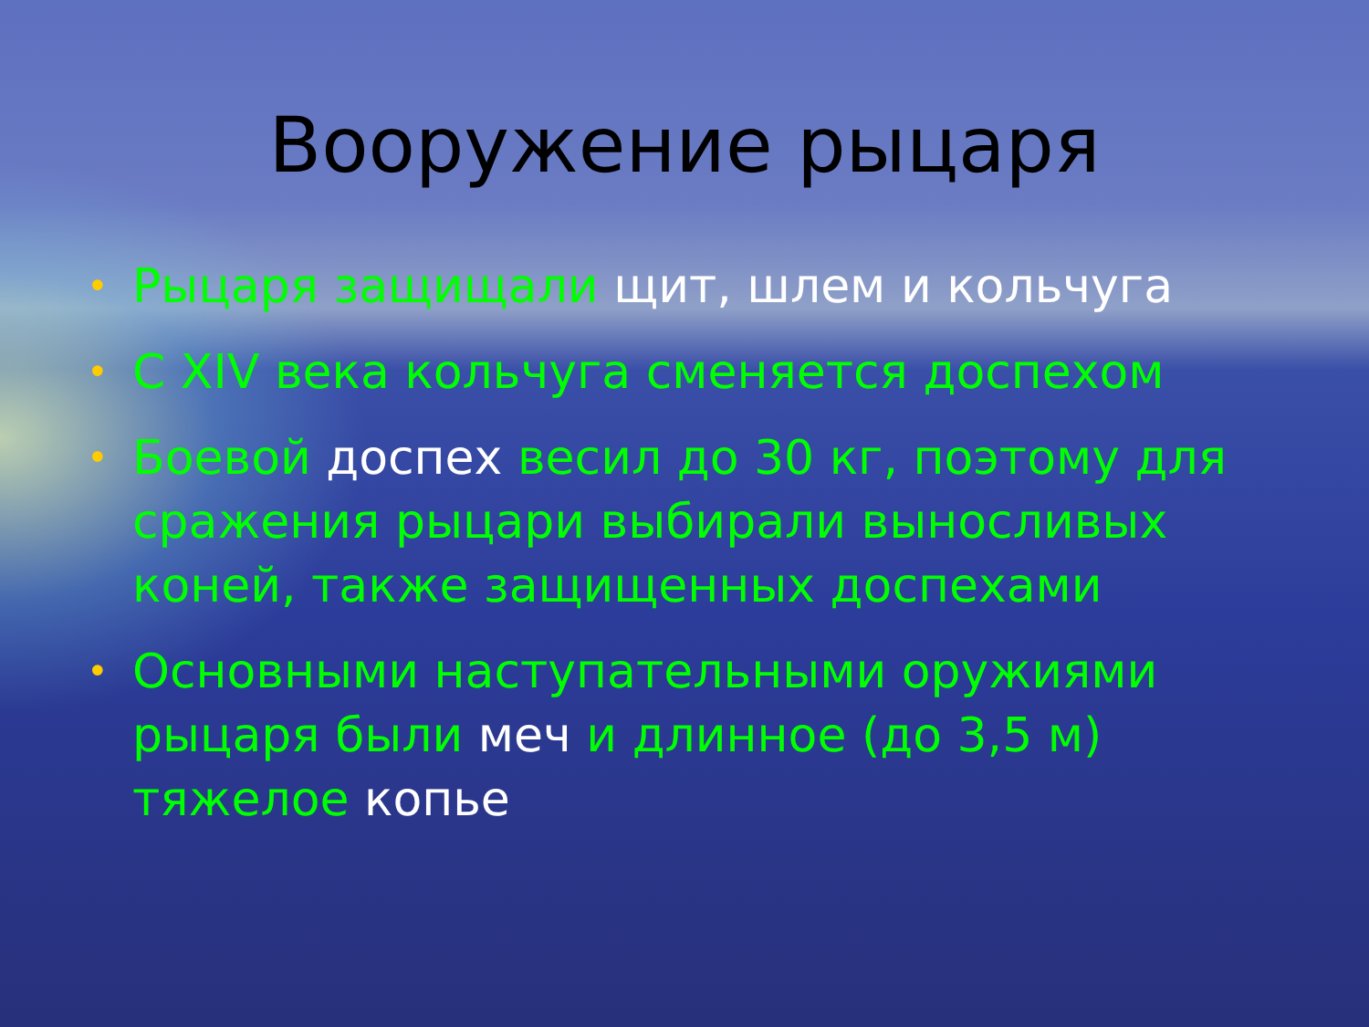Вооружение рыцаря
• Рыцаря защищали щит, шлем и кольчуга
• С XIV века кольчуга сменяется доспехом
• Боевой доспех весил до 30 кг, поэтому для сражения рыцари выбирали выносливых коней, также защищенных доспехами
• Основными наступательными оружиями рыцаря были меч и длинное (до 3,5 м) тяжелое копье